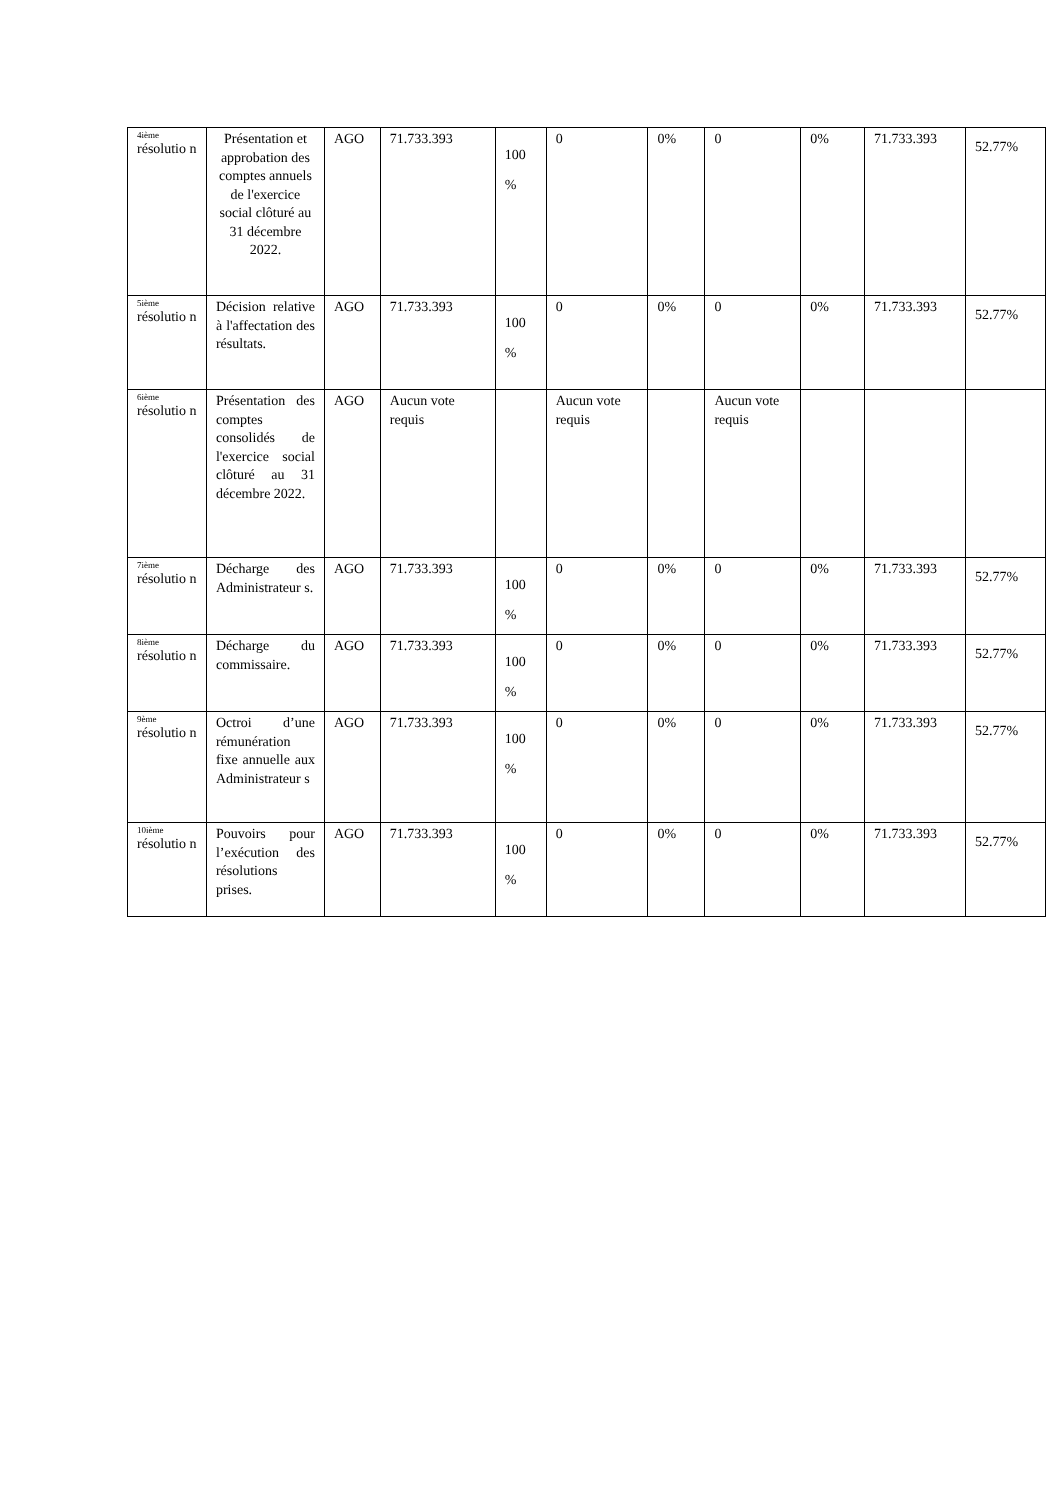| 4ième résolutio n | Présentation et approbation des comptes annuels de l'exercice social clôturé au 31 décembre 2022. | AGO | 71.733.393 | 100 % | 0 | 0% | 0 | 0% | 71.733.393 | 52.77% |
| 5ième résolutio n | Décision relative à l'affectation des résultats. | AGO | 71.733.393 | 100 % | 0 | 0% | 0 | 0% | 71.733.393 | 52.77% |
| 6ième résolutio n | Présentation des comptes consolidés de l'exercice social clôturé au 31 décembre 2022. | AGO | Aucun vote requis | | Aucun vote requis | | Aucun vote requis | | | |
| 7ième résolutio n | Décharge des Administrateur s. | AGO | 71.733.393 | 100 % | 0 | 0% | 0 | 0% | 71.733.393 | 52.77% |
| 8ième résolutio n | Décharge du commissaire. | AGO | 71.733.393 | 100 % | 0 | 0% | 0 | 0% | 71.733.393 | 52.77% |
| 9ème résolutio n | Octroi d’une rémunération fixe annuelle aux Administrateur s | AGO | 71.733.393 | 100 % | 0 | 0% | 0 | 0% | 71.733.393 | 52.77% |
| 10ième résolutio n | Pouvoirs pour l’exécution des résolutions prises. | AGO | 71.733.393 | 100 % | 0 | 0% | 0 | 0% | 71.733.393 | 52.77% |